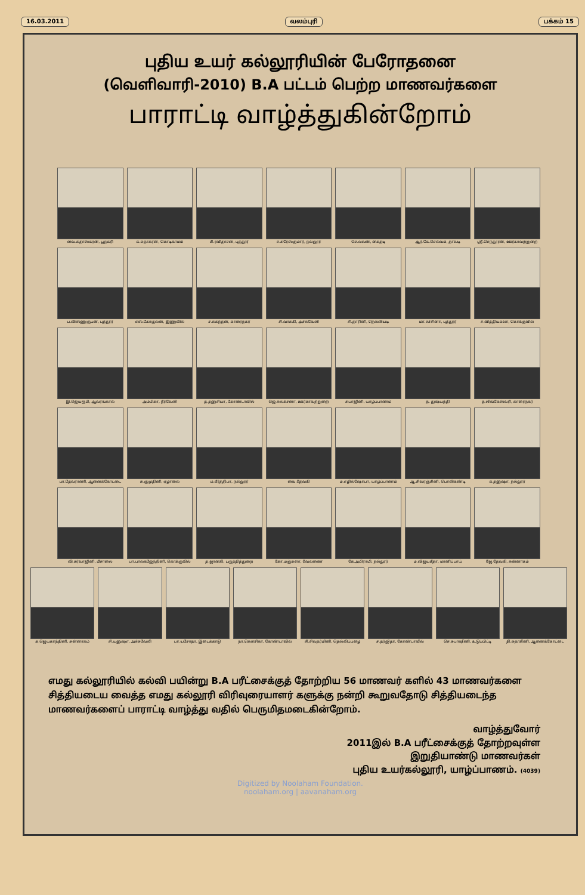16.03.2011 வலம்புரி பக்கம் 15
புதிய உயர் கல்லூரியின் பேரோதனை
(வெளிவாரி-2010) B.A பட்டம் பெற்ற மாணவர்களை
பாராட்டி வாழ்த்துகின்றோம்
வை.சுதாஸ்கரன், பூநகரி
க.சுதாகரன், கொடிகாமம்
சி.ரவிதாசன், புத்தூர்
ச.சுரேஸ்குமார், நல்லூர்
செ.லவன், கைதடி
ஆர்.கே.செல்வம், தாவடி
ஸ்ரீ.செந்தூரன், ஊர்காவற்றுறை
ப.விஸ்ணுருபன், புத்தூர்
எஸ்.கோகுலன், இணுவில்
ச.சுகந்தன், காரைநகர்
சி.வாசுகி, அச்சுவேலி
சி.தாரினி, நெல்லியடி
மா.சச்சினா, புத்தூர்
ச.வித்தியகலா, கொக்குவில்
இ.ஜெயரூபி, ஆவரங்கால்
அம்பிகா, நீர்வேலி
த.தனுசியா, கோண்டாவில்
ஜெ.சுலக்சனா, ஊர்காவற்றுறை
சுபாஜினி, யாழ்ப்பாணம்
த. துஷ்யந்தி
த.லிங்கேஸ்வரி, காரைநகர்
பா.தேவராணி, ஆனைக்கோட்டை
சு.குமுதினி, ஏழாலை
ம.கீர்த்திபா, நல்லூர்
வை.தேவகி
ம.எழில்ஷோபா, யாழ்ப்பாணம்
ஆ.சிவரஞ்சினி, பொலிகண்டி
க.தனுஷா, நல்லூர்
வி.சர்வாஜினி, மீசாலை
பா.பாலகஜேந்தினி, கொக்குவில்
த.ஜானகி, பருத்தித்துறை
கோ.மஞ்சுளா, வேலணை
கே.அபிராமி, நல்லூர்
ம.விஜயகீதா, மானிப்பாய்
ஜே.தேவகி, சுன்னாகம்
க.ஜெயகாந்தினி, சுன்னாகம்
சி.யனுஷா, அச்சுவேலி
பா.யசோதா, இடைக்காடு
நா.கௌசிகா, கோண்டாவில்
சி.சிவதர்மினி, தெல்லிப்பழை
ச.தர்ஜிதா, கோண்டாவில்
செ.சுபாஷினி, உடுப்பிட்டி
தி.சுதாகினி, ஆனைக்கோட்டை
எமது கல்லூரியில் கல்வி பயின்று B.A பரீட்சைக்குத் தோற்றிய 56 மாணவர் களில் 43 மாணவர்களை சித்தியடைய வைத்த எமது கல்லூரி விரிவுரையாளர் களுக்கு நன்றி கூறுவதோடு சித்தியடைந்த மாணவர்களைப் பாராட்டி வாழ்த்து வதில் பெருமிதமடைகின்றோம்.
வாழ்த்துவோர்
2011இல் B.A பரீட்சைக்குத் தோற்றவுள்ள
இறுதியாண்டு மாணவர்கள்
புதிய உயர்கல்லூரி, யாழ்ப்பாணம். (4039)
Digitized by Noolaham Foundation.
noolaham.org | aavanaham.org